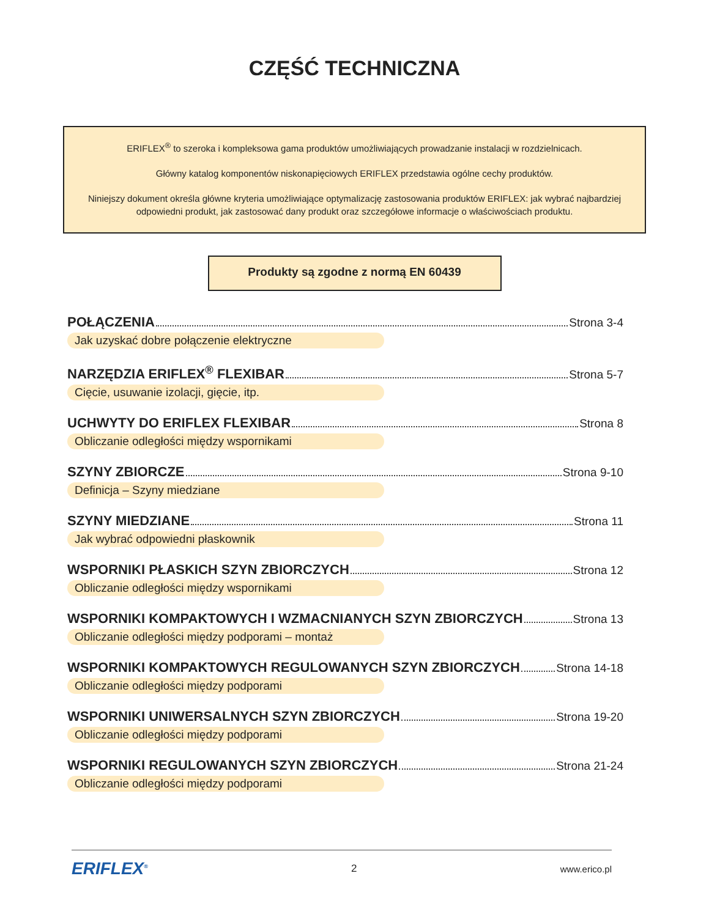CZĘŚĆ TECHNICZNA
ERIFLEX<sup>®</sup> to szeroka i kompleksowa gama produktów umożliwiających prowadzanie instalacji w rozdzielnicach.
Główny katalog komponentów niskonapięciowych ERIFLEX przedstawia ogólne cechy produktów.
Niniejszy dokument określa główne kryteria umożliwiające optymalizację zastosowania produktów ERIFLEX: jak wybrać najbardziej odpowiedni produkt, jak zastosować dany produkt oraz szczegółowe informacje o właściwościach produktu.
Produkty są zgodne z normą EN 60439
POŁĄCZENIA Strona 3-4
Jak uzyskać dobre połączenie elektryczne
NARZĘDZIA ERIFLEX<sup>®</sup> FLEXIBAR Strona 5-7
Cięcie, usuwanie izolacji, gięcie, itp.
UCHWYTY DO ERIFLEX FLEXIBAR Strona 8
Obliczanie odległości między wspornikami
SZYNY ZBIORCZE Strona 9-10
Definicja – Szyny miedziane
SZYNY MIEDZIANE Strona 11
Jak wybrać odpowiedni płaskownik
WSPORNIKI PŁASKICH SZYN ZBIORCZYCH Strona 12
Obliczanie odległości między wspornikami
WSPORNIKI KOMPAKTOWYCH I WZMACNIANYCH SZYN ZBIORCZYCH Strona 13
Obliczanie odległości między podporami – montaż
WSPORNIKI KOMPAKTOWYCH REGULOWANYCH SZYN ZBIORCZYCH Strona 14-18
Obliczanie odległości między podporami
WSPORNIKI UNIWERSALNYCH SZYN ZBIORCZYCH Strona 19-20
Obliczanie odległości między podporami
WSPORNIKI REGULOWANYCH SZYN ZBIORCZYCH Strona 21-24
Obliczanie odległości między podporami
ERIFLEX<sup>®</sup> 2 www.erico.pl